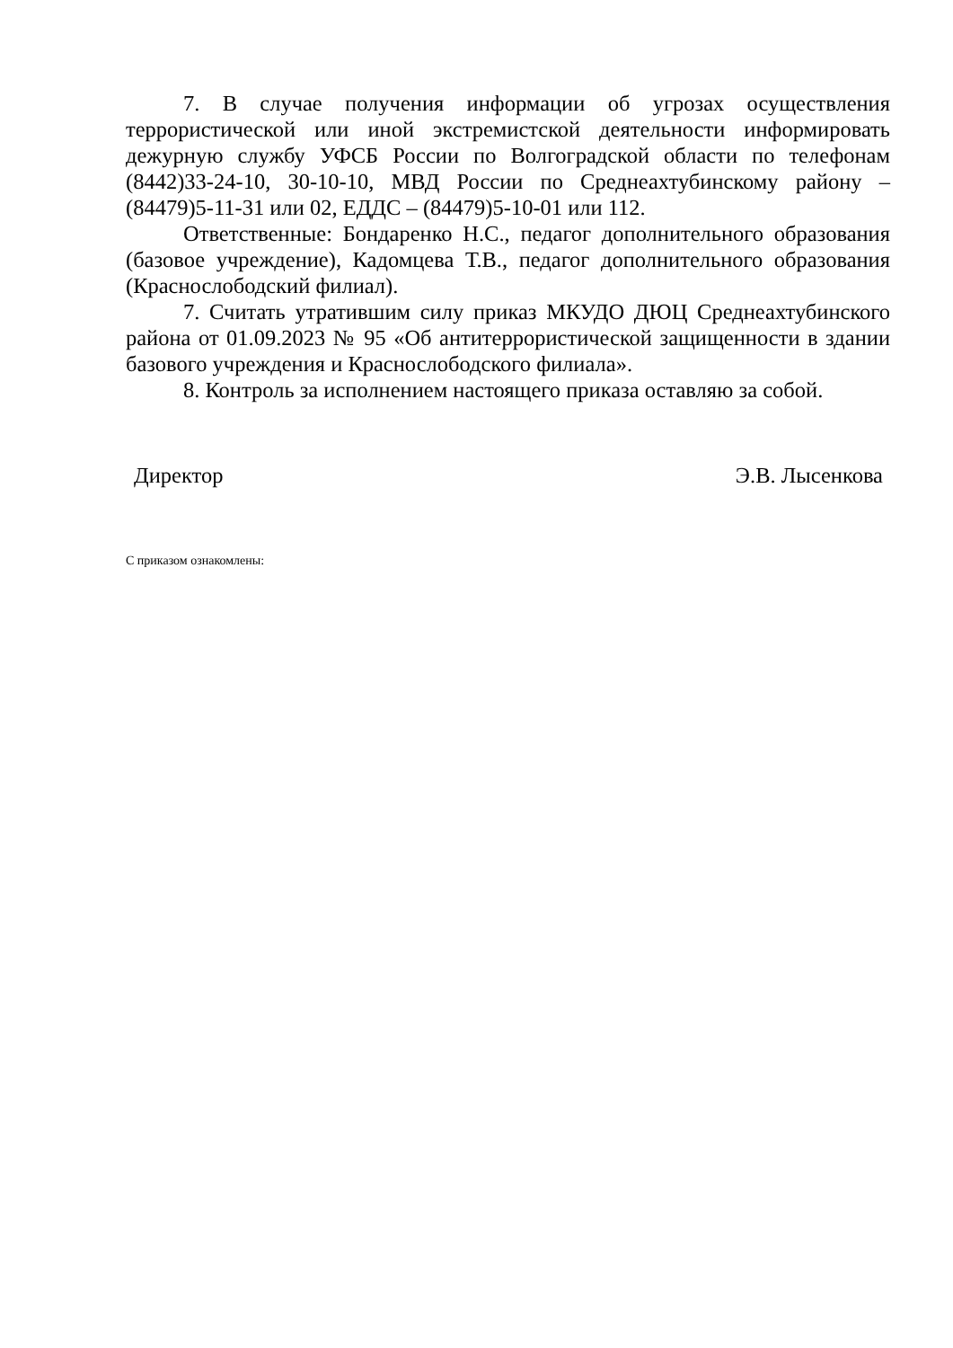7. В случае получения информации об угрозах осуществления террористической или иной экстремистской деятельности информировать дежурную службу УФСБ России по Волгоградской области по телефонам (8442)33-24-10, 30-10-10, МВД России по Среднеахтубинскому району – (84479)5-11-31 или 02, ЕДДС – (84479)5-10-01 или 112.
Ответственные: Бондаренко Н.С., педагог дополнительного образования (базовое учреждение), Кадомцева Т.В., педагог дополнительного образования (Краснослободский филиал).
7. Считать утратившим силу приказ МКУДО ДЮЦ Среднеахтубинского района от 01.09.2023 № 95 «Об антитеррористической защищенности в здании базового учреждения и Краснослободского филиала».
8. Контроль за исполнением настоящего приказа оставляю за собой.
Директор Э.В. Лысенкова
С приказом ознакомлены: